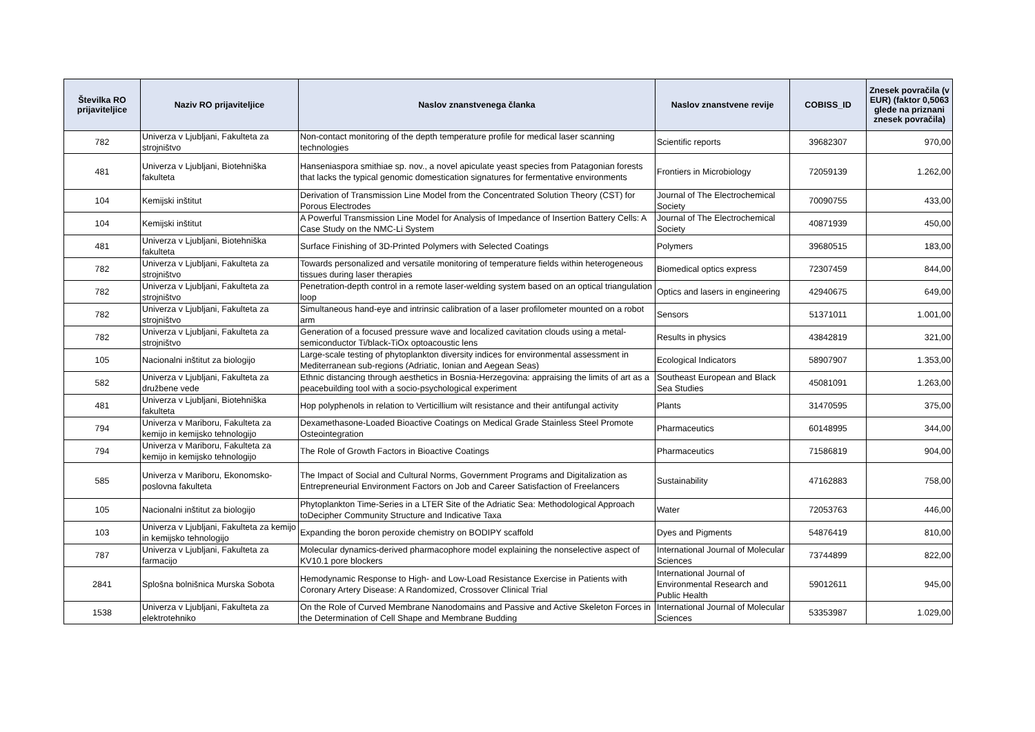| Številka RO prijaviteljice | Naziv RO prijaviteljice | Naslov znanstvenega članka | Naslov znanstvene revije | COBISS_ID | Znesek povračila (v EUR) (faktor 0,5063 glede na priznani znesek povračila) |
| --- | --- | --- | --- | --- | --- |
| 782 | Univerza v Ljubljani, Fakulteta za strojništvo | Non-contact monitoring of the depth temperature profile for medical laser scanning technologies | Scientific reports | 39682307 | 970,00 |
| 481 | Univerza v Ljubljani, Biotehniška fakulteta | Hanseniaspora smithiae sp. nov., a novel apiculate yeast species from Patagonian forests that lacks the typical genomic domestication signatures for fermentative environments | Frontiers in Microbiology | 72059139 | 1.262,00 |
| 104 | Kemijski inštitut | Derivation of Transmission Line Model from the Concentrated Solution Theory (CST) for Porous Electrodes | Journal of The Electrochemical Society | 70090755 | 433,00 |
| 104 | Kemijski inštitut | A Powerful Transmission Line Model for Analysis of Impedance of Insertion Battery Cells: A Case Study on the NMC-Li System | Journal of The Electrochemical Society | 40871939 | 450,00 |
| 481 | Univerza v Ljubljani, Biotehniška fakulteta | Surface Finishing of 3D-Printed Polymers with Selected Coatings | Polymers | 39680515 | 183,00 |
| 782 | Univerza v Ljubljani, Fakulteta za strojništvo | Towards personalized and versatile monitoring of temperature fields within heterogeneous tissues during laser therapies | Biomedical optics express | 72307459 | 844,00 |
| 782 | Univerza v Ljubljani, Fakulteta za strojništvo | Penetration-depth control in a remote laser-welding system based on an optical triangulation loop | Optics and lasers in engineering | 42940675 | 649,00 |
| 782 | Univerza v Ljubljani, Fakulteta za strojništvo | Simultaneous hand-eye and intrinsic calibration of a laser profilometer mounted on a robot arm | Sensors | 51371011 | 1.001,00 |
| 782 | Univerza v Ljubljani, Fakulteta za strojništvo | Generation of a focused pressure wave and localized cavitation clouds using a metal-semiconductor Ti/black-TiOx optoacoustic lens | Results in physics | 43842819 | 321,00 |
| 105 | Nacionalni inštitut za biologijo | Large-scale testing of phytoplankton diversity indices for environmental assessment in Mediterranean sub-regions (Adriatic, Ionian and Aegean Seas) | Ecological Indicators | 58907907 | 1.353,00 |
| 582 | Univerza v Ljubljani, Fakulteta za družbene vede | Ethnic distancing through aesthetics in Bosnia-Herzegovina: appraising the limits of art as a peacebuilding tool with a socio-psychological experiment | Southeast European and Black Sea Studies | 45081091 | 1.263,00 |
| 481 | Univerza v Ljubljani, Biotehniška fakulteta | Hop polyphenols in relation to Verticillium wilt resistance and their antifungal activity | Plants | 31470595 | 375,00 |
| 794 | Univerza v Mariboru, Fakulteta za kemijo in kemijsko tehnologijo | Dexamethasone-Loaded Bioactive Coatings on Medical Grade Stainless Steel Promote Osteointegration | Pharmaceutics | 60148995 | 344,00 |
| 794 | Univerza v Mariboru, Fakulteta za kemijo in kemijsko tehnologijo | The Role of Growth Factors in Bioactive Coatings | Pharmaceutics | 71586819 | 904,00 |
| 585 | Univerza v Mariboru, Ekonomsko-poslovna fakulteta | The Impact of Social and Cultural Norms, Government Programs and Digitalization as Entrepreneurial Environment Factors on Job and Career Satisfaction of Freelancers | Sustainability | 47162883 | 758,00 |
| 105 | Nacionalni inštitut za biologijo | Phytoplankton Time-Series in a LTER Site of the Adriatic Sea: Methodological Approach toDecipher Community Structure and Indicative Taxa | Water | 72053763 | 446,00 |
| 103 | Univerza v Ljubljani, Fakulteta za kemijo in kemijsko tehnologijo | Expanding the boron peroxide chemistry on BODIPY scaffold | Dyes and Pigments | 54876419 | 810,00 |
| 787 | Univerza v Ljubljani, Fakulteta za farmacijo | Molecular dynamics-derived pharmacophore model explaining the nonselective aspect of KV10.1 pore blockers | International Journal of Molecular Sciences | 73744899 | 822,00 |
| 2841 | Splošna bolnišnica Murska Sobota | Hemodynamic Response to High- and Low-Load Resistance Exercise in Patients with Coronary Artery Disease: A Randomized, Crossover Clinical Trial | International Journal of Environmental Research and Public Health | 59012611 | 945,00 |
| 1538 | Univerza v Ljubljani, Fakulteta za elektrotehniko | On the Role of Curved Membrane Nanodomains and Passive and Active Skeleton Forces in the Determination of Cell Shape and Membrane Budding | International Journal of Molecular Sciences | 53353987 | 1.029,00 |